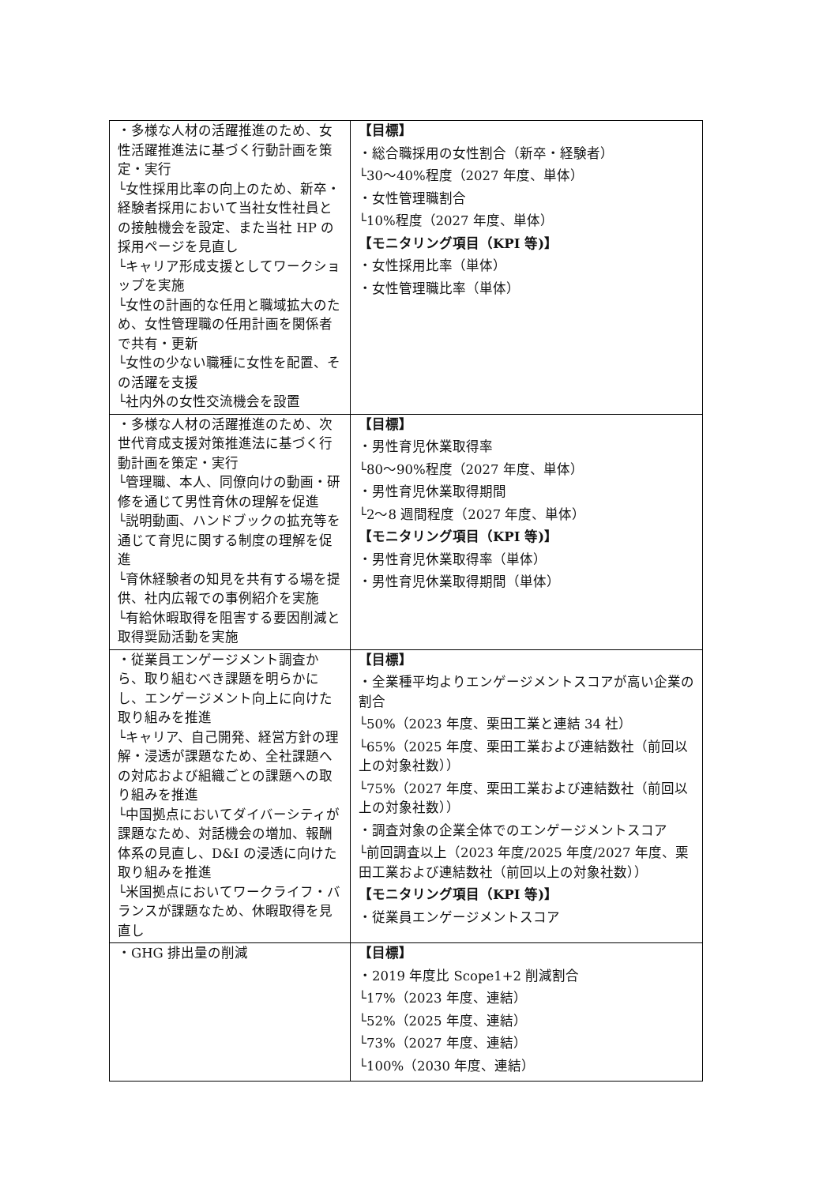| ・多様な人材の活躍推進のため、女性活躍推進法に基づく行動計画を策定・実行 └女性採用比率の向上のため、新卒・経験者採用において当社女性社員との接触機会を設定、また当社 HP の採用ページを見直し └キャリア形成支援としてワークショップを実施 └女性の計画的な任用と職域拡大のため、女性管理職の任用計画を関係者で共有・更新 └女性の少ない職種に女性を配置、その活躍を支援 └社内外の女性交流機会を設置 | 【目標】 ・総合職採用の女性割合（新卒・経験者） └30～40%程度（2027 年度、単体） ・女性管理職割合 └10%程度（2027 年度、単体） 【モニタリング項目（KPI 等)】 ・女性採用比率（単体） ・女性管理職比率（単体） |
| ・多様な人材の活躍推進のため、次世代育成支援対策推進法に基づく行動計画を策定・実行 └管理職、本人、同僚向けの動画・研修を通じて男性育休の理解を促進 └説明動画、ハンドブックの拡充等を通じて育児に関する制度の理解を促進 └育休経験者の知見を共有する場を提供、社内広報での事例紹介を実施 └有給休暇取得を阻害する要因削減と取得奨励活動を実施 | 【目標】 ・男性育児休業取得率 └80～90%程度（2027 年度、単体） ・男性育児休業取得期間 └2～8 週間程度（2027 年度、単体） 【モニタリング項目（KPI 等)】 ・男性育児休業取得率（単体） ・男性育児休業取得期間（単体） |
| ・従業員エンゲージメント調査から、取り組むべき課題を明らかにし、エンゲージメント向上に向けた取り組みを推進 └キャリア、自己開発、経営方針の理解・浸透が課題なため、全社課題への対応および組織ごとの課題への取り組みを推進 └中国拠点においてダイバーシティが課題なため、対話機会の増加、報酬体系の見直し、D&I の浸透に向けた取り組みを推進 └米国拠点においてワークライフ・バランスが課題なため、休暇取得を見直し | 【目標】 ・全業種平均よりエンゲージメントスコアが高い企業の割合 └50%（2023 年度、栗田工業と連結 34 社） └65%（2025 年度、栗田工業および連結数社（前回以上の対象社数）） └75%（2027 年度、栗田工業および連結数社（前回以上の対象社数）） ・調査対象の企業全体でのエンゲージメントスコア └前回調査以上（2023 年度/2025 年度/2027 年度、栗田工業および連結数社（前回以上の対象社数）） 【モニタリング項目（KPI 等)】 ・従業員エンゲージメントスコア |
| ・GHG 排出量の削減 | 【目標】 ・2019 年度比 Scope1+2 削減割合 └17%（2023 年度、連結） └52%（2025 年度、連結） └73%（2027 年度、連結） └100%（2030 年度、連結） |